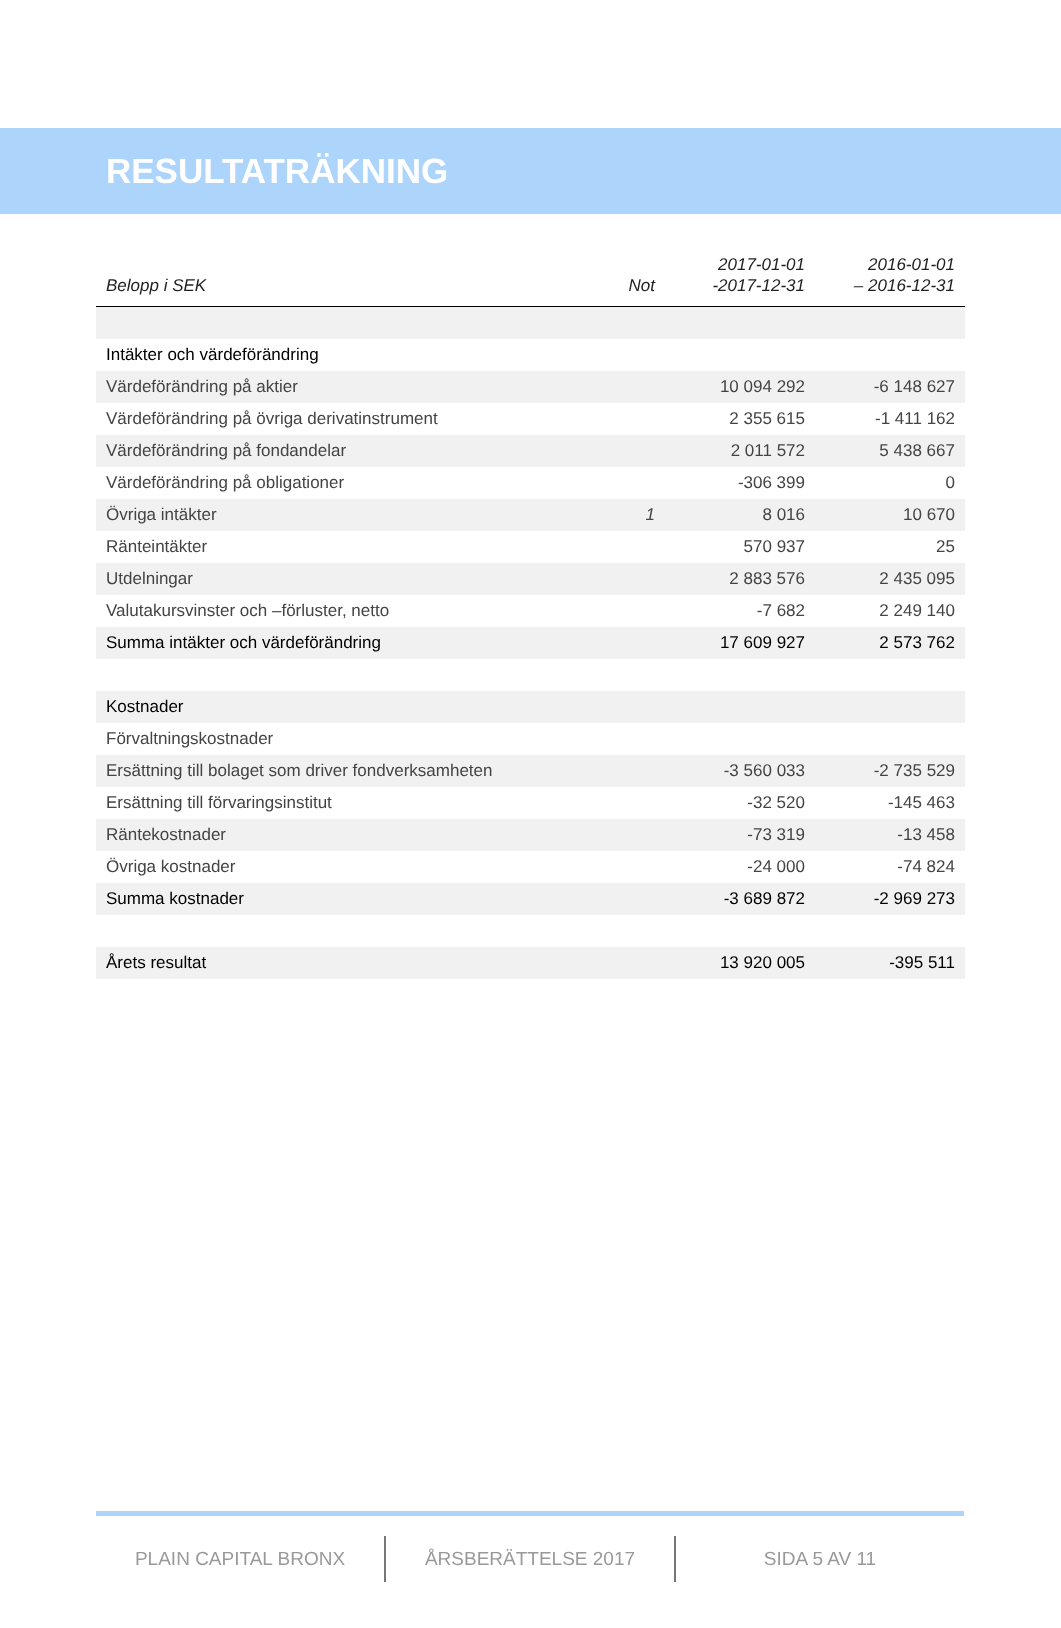RESULTATRÄKNING
| Belopp i SEK | Not | 2017-01-01 -2017-12-31 | 2016-01-01 – 2016-12-31 |
| --- | --- | --- | --- |
| Intäkter och värdeförändring | | | |
| Värdeförändring på aktier | | 10 094 292 | -6 148 627 |
| Värdeförändring på övriga derivatinstrument | | 2 355 615 | -1 411 162 |
| Värdeförändring på fondandelar | | 2 011 572 | 5 438 667 |
| Värdeförändring på obligationer | | -306 399 | 0 |
| Övriga intäkter | 1 | 8 016 | 10 670 |
| Ränteintäkter | | 570 937 | 25 |
| Utdelningar | | 2 883 576 | 2 435 095 |
| Valutakursvinster och –förluster, netto | | -7 682 | 2 249 140 |
| Summa intäkter och värdeförändring | | 17 609 927 | 2 573 762 |
| Kostnader | | | |
| Förvaltningskostnader | | | |
| Ersättning till bolaget som driver fondverksamheten | | -3 560 033 | -2 735 529 |
| Ersättning till förvaringsinstitut | | -32 520 | -145 463 |
| Räntekostnader | | -73 319 | -13 458 |
| Övriga kostnader | | -24 000 | -74 824 |
| Summa kostnader | | -3 689 872 | -2 969 273 |
| Årets resultat | | 13 920 005 | -395 511 |
PLAIN CAPITAL BRONX ÅRSBERÄTTELSE 2017 SIDA 5 AV 11